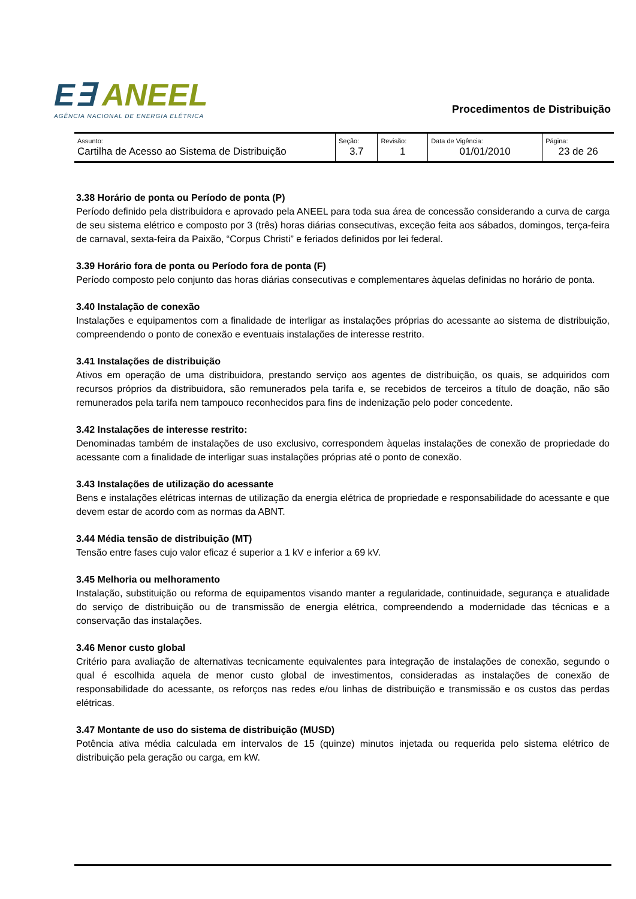E∃ ANEEL
AGÊNCIA NACIONAL DE ENERGIA ELÉTRICA
Procedimentos de Distribuição
| Assunto: Cartilha de Acesso ao Sistema de Distribuição | Seção: 3.7 | Revisão: 1 | Data de Vigência: 01/01/2010 | Página: 23 de 26 |
3.38 Horário de ponta ou Período de ponta (P)
Período definido pela distribuidora e aprovado pela ANEEL para toda sua área de concessão considerando a curva de carga de seu sistema elétrico e composto por 3 (três) horas diárias consecutivas, exceção feita aos sábados, domingos, terça-feira de carnaval, sexta-feira da Paixão, “Corpus Christi” e feriados definidos por lei federal.
3.39 Horário fora de ponta ou Período fora de ponta (F)
Período composto pelo conjunto das horas diárias consecutivas e complementares àquelas definidas no horário de ponta.
3.40 Instalação de conexão
Instalações e equipamentos com a finalidade de interligar as instalações próprias do acessante ao sistema de distribuição, compreendendo o ponto de conexão e eventuais instalações de interesse restrito.
3.41 Instalações de distribuição
Ativos em operação de uma distribuidora, prestando serviço aos agentes de distribuição, os quais, se adquiridos com recursos próprios da distribuidora, são remunerados pela tarifa e, se recebidos de terceiros a título de doação, não são remunerados pela tarifa nem tampouco reconhecidos para fins de indenização pelo poder concedente.
3.42 Instalações de interesse restrito:
Denominadas também de instalações de uso exclusivo, correspondem àquelas instalações de conexão de propriedade do acessante com a finalidade de interligar suas instalações próprias até o ponto de conexão.
3.43 Instalações de utilização do acessante
Bens e instalações elétricas internas de utilização da energia elétrica de propriedade e responsabilidade do acessante e que devem estar de acordo com as normas da ABNT.
3.44 Média tensão de distribuição (MT)
Tensão entre fases cujo valor eficaz é superior a 1 kV e inferior a 69 kV.
3.45 Melhoria ou melhoramento
Instalação, substituição ou reforma de equipamentos visando manter a regularidade, continuidade, segurança e atualidade do serviço de distribuição ou de transmissão de energia elétrica, compreendendo a modernidade das técnicas e a conservação das instalações.
3.46 Menor custo global
Critério para avaliação de alternativas tecnicamente equivalentes para integração de instalações de conexão, segundo o qual é escolhida aquela de menor custo global de investimentos, consideradas as instalações de conexão de responsabilidade do acessante, os reforços nas redes e/ou linhas de distribuição e transmissão e os custos das perdas elétricas.
3.47 Montante de uso do sistema de distribuição (MUSD)
Potência ativa média calculada em intervalos de 15 (quinze) minutos injetada ou requerida pelo sistema elétrico de distribuição pela geração ou carga, em kW.